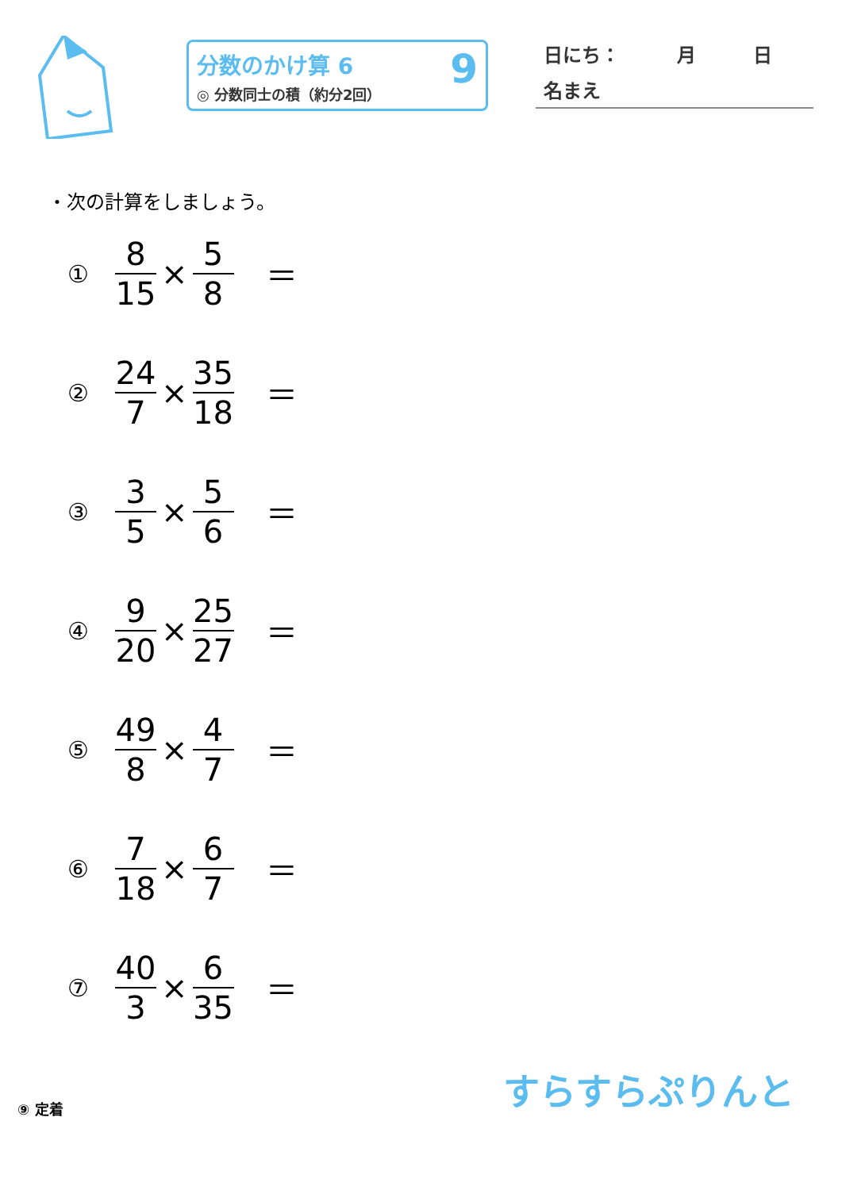分数のかけ算 6
◎ 分数同士の積（約分2回）
9
日にち：　　　月　　　日
名まえ
・次の計算をしましょう。
① 8 15 × 5 8 ＝
② 24 7 × 35 18 ＝
③ 3 5 × 5 6 ＝
④ 9 20 × 25 27 ＝
⑤ 49 8 × 4 7 ＝
⑥ 7 18 × 6 7 ＝
⑦ 40 3 × 6 35 ＝
⑨ 定着 すらすらぷりんと